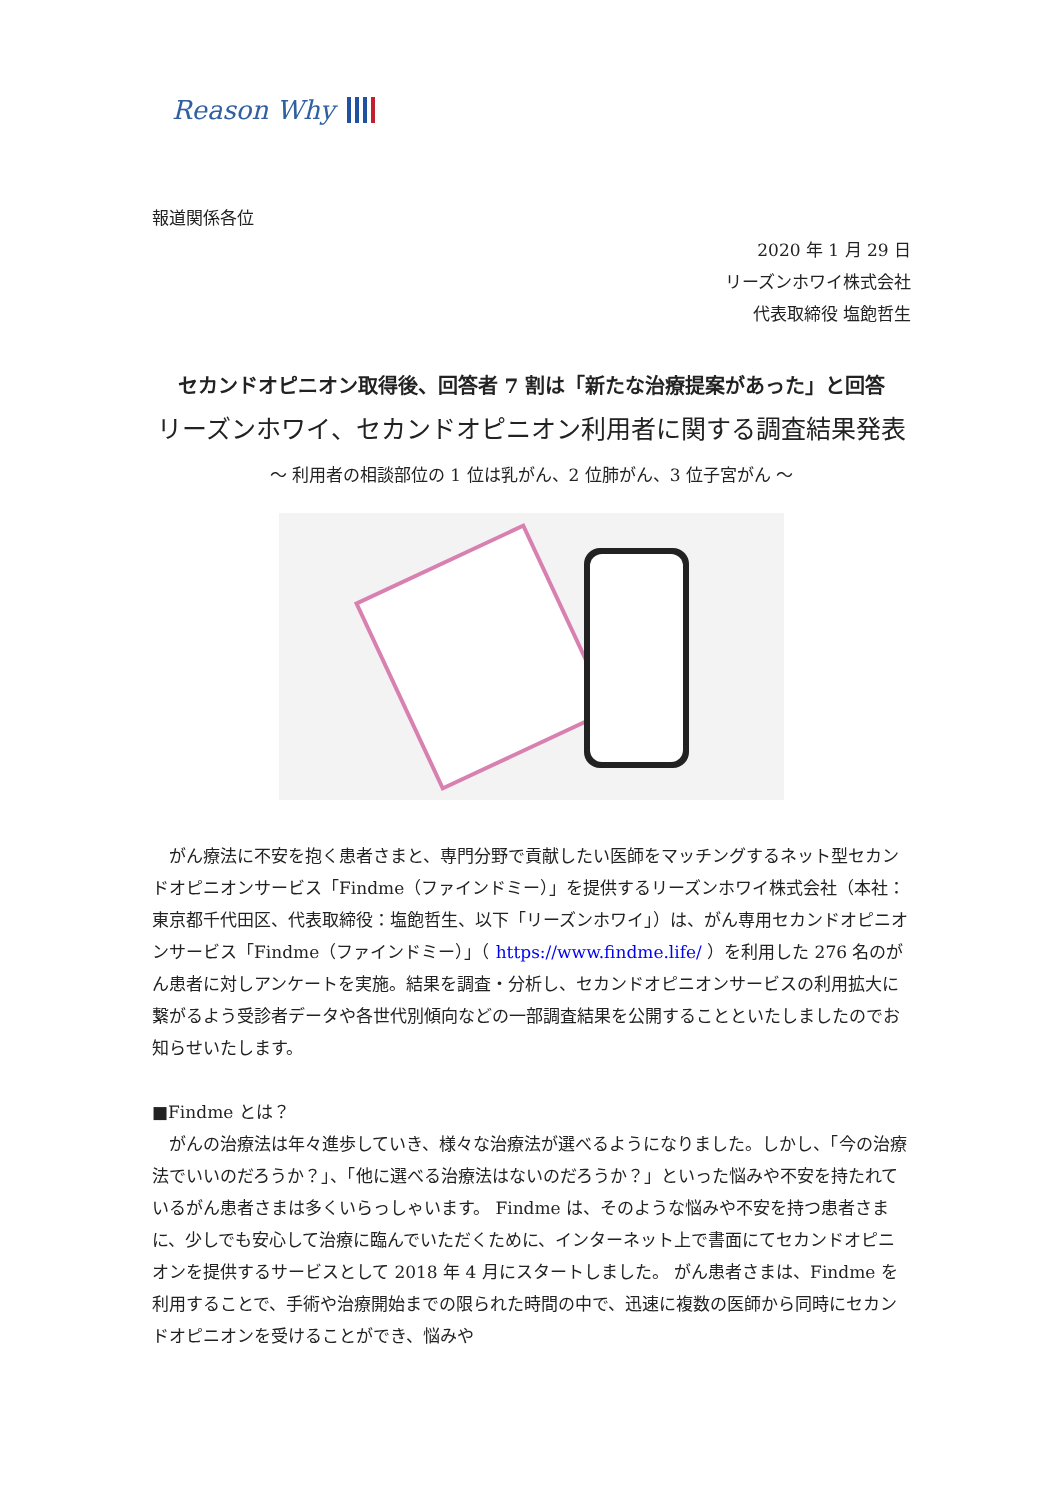Reason Why
報道関係各位
2020 年 1 月 29 日
リーズンホワイ株式会社
代表取締役 塩飽哲生
セカンドオピニオン取得後、回答者 7 割は「新たな治療提案があった」と回答
リーズンホワイ、セカンドオピニオン利用者に関する調査結果発表
～ 利用者の相談部位の 1 位は乳がん、2 位肺がん、3 位子宮がん ～
　がん療法に不安を抱く患者さまと、専門分野で貢献したい医師をマッチングするネット型セカンドオピニオンサービス「Findme（ファインドミー）」を提供するリーズンホワイ株式会社（本社：東京都千代田区、代表取締役：塩飽哲生、以下「リーズンホワイ」）は、がん専用セカンドオピニオンサービス「Findme（ファインドミー）」（ https://www.findme.life/ ）を利用した 276 名のがん患者に対しアンケートを実施。結果を調査・分析し、セカンドオピニオンサービスの利用拡大に繋がるよう受診者データや各世代別傾向などの一部調査結果を公開することといたしましたのでお知らせいたします。
■Findme とは？
　がんの治療法は年々進歩していき、様々な治療法が選べるようになりました。しかし、「今の治療法でいいのだろうか？」、「他に選べる治療法はないのだろうか？」といった悩みや不安を持たれているがん患者さまは多くいらっしゃいます。 Findme は、そのような悩みや不安を持つ患者さまに、少しでも安心して治療に臨んでいただくために、インターネット上で書面にてセカンドオピニオンを提供するサービスとして 2018 年 4 月にスタートしました。 がん患者さまは、Findme を利用することで、手術や治療開始までの限られた時間の中で、迅速に複数の医師から同時にセカンドオピニオンを受けることができ、悩みや